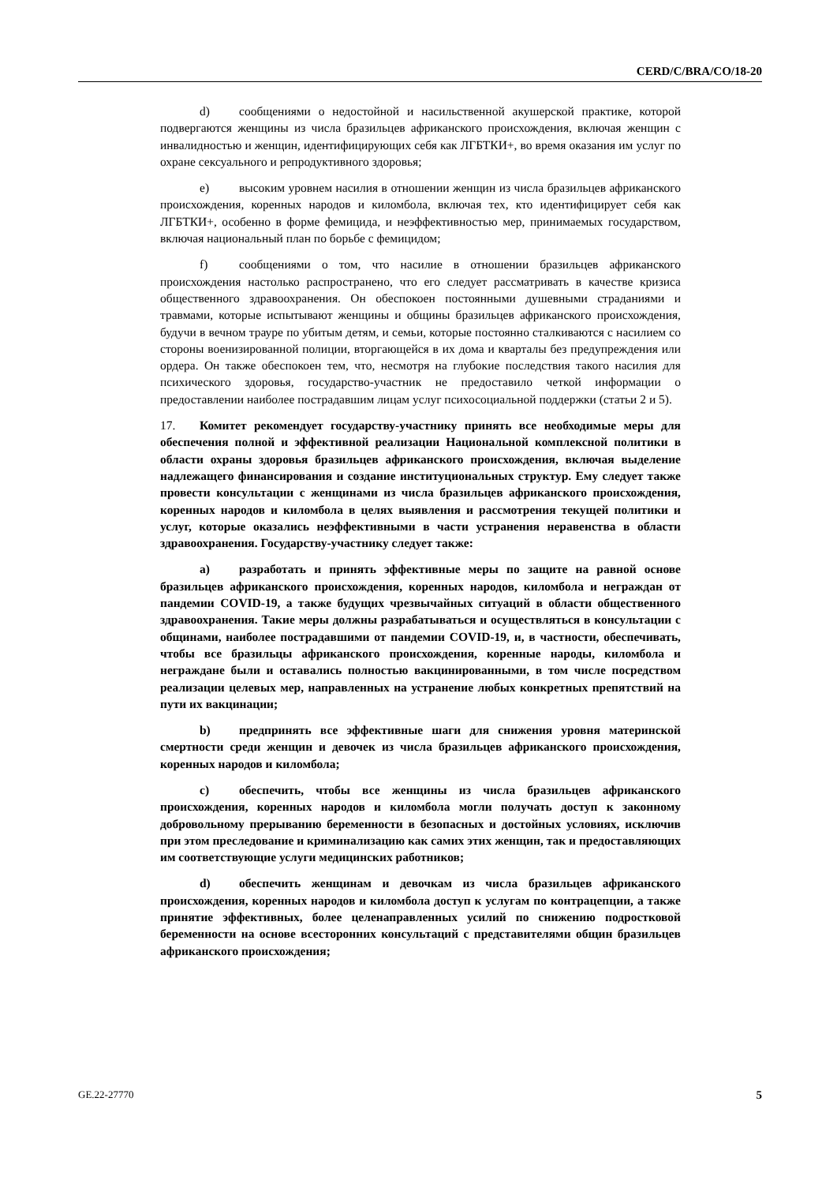CERD/C/BRA/CO/18-20
d) сообщениями о недостойной и насильственной акушерской практике, которой подвергаются женщины из числа бразильцев африканского происхождения, включая женщин с инвалидностью и женщин, идентифицирующих себя как ЛГБТКИ+, во время оказания им услуг по охране сексуального и репродуктивного здоровья;
e) высоким уровнем насилия в отношении женщин из числа бразильцев африканского происхождения, коренных народов и киломбола, включая тех, кто идентифицирует себя как ЛГБТКИ+, особенно в форме фемицида, и неэффективностью мер, принимаемых государством, включая национальный план по борьбе с фемицидом;
f) сообщениями о том, что насилие в отношении бразильцев африканского происхождения настолько распространено, что его следует рассматривать в качестве кризиса общественного здравоохранения. Он обеспокоен постоянными душевными страданиями и травмами, которые испытывают женщины и общины бразильцев африканского происхождения, будучи в вечном трауре по убитым детям, и семьи, которые постоянно сталкиваются с насилием со стороны военизированной полиции, вторгающейся в их дома и кварталы без предупреждения или ордера. Он также обеспокоен тем, что, несмотря на глубокие последствия такого насилия для психического здоровья, государство-участник не предоставило четкой информации о предоставлении наиболее пострадавшим лицам услуг психосоциальной поддержки (статьи 2 и 5).
17. Комитет рекомендует государству-участнику принять все необходимые меры для обеспечения полной и эффективной реализации Национальной комплексной политики в области охраны здоровья бразильцев африканского происхождения, включая выделение надлежащего финансирования и создание институциональных структур. Ему следует также провести консультации с женщинами из числа бразильцев африканского происхождения, коренных народов и киломбола в целях выявления и рассмотрения текущей политики и услуг, которые оказались неэффективными в части устранения неравенства в области здравоохранения. Государству-участнику следует также:
a) разработать и принять эффективные меры по защите на равной основе бразильцев африканского происхождения, коренных народов, киломбола и неграждан от пандемии COVID-19, а также будущих чрезвычайных ситуаций в области общественного здравоохранения. Такие меры должны разрабатываться и осуществляться в консультации с общинами, наиболее пострадавшими от пандемии COVID-19, и, в частности, обеспечивать, чтобы все бразильцы африканского происхождения, коренные народы, киломбола и неграждане были и оставались полностью вакцинированными, в том числе посредством реализации целевых мер, направленных на устранение любых конкретных препятствий на пути их вакцинации;
b) предпринять все эффективные шаги для снижения уровня материнской смертности среди женщин и девочек из числа бразильцев африканского происхождения, коренных народов и киломбола;
c) обеспечить, чтобы все женщины из числа бразильцев африканского происхождения, коренных народов и киломбола могли получать доступ к законному добровольному прерыванию беременности в безопасных и достойных условиях, исключив при этом преследование и криминализацию как самих этих женщин, так и предоставляющих им соответствующие услуги медицинских работников;
d) обеспечить женщинам и девочкам из числа бразильцев африканского происхождения, коренных народов и киломбола доступ к услугам по контрацепции, а также принятие эффективных, более целенаправленных усилий по снижению подростковой беременности на основе всесторонних консультаций с представителями общин бразильцев африканского происхождения;
GE.22-27770 5